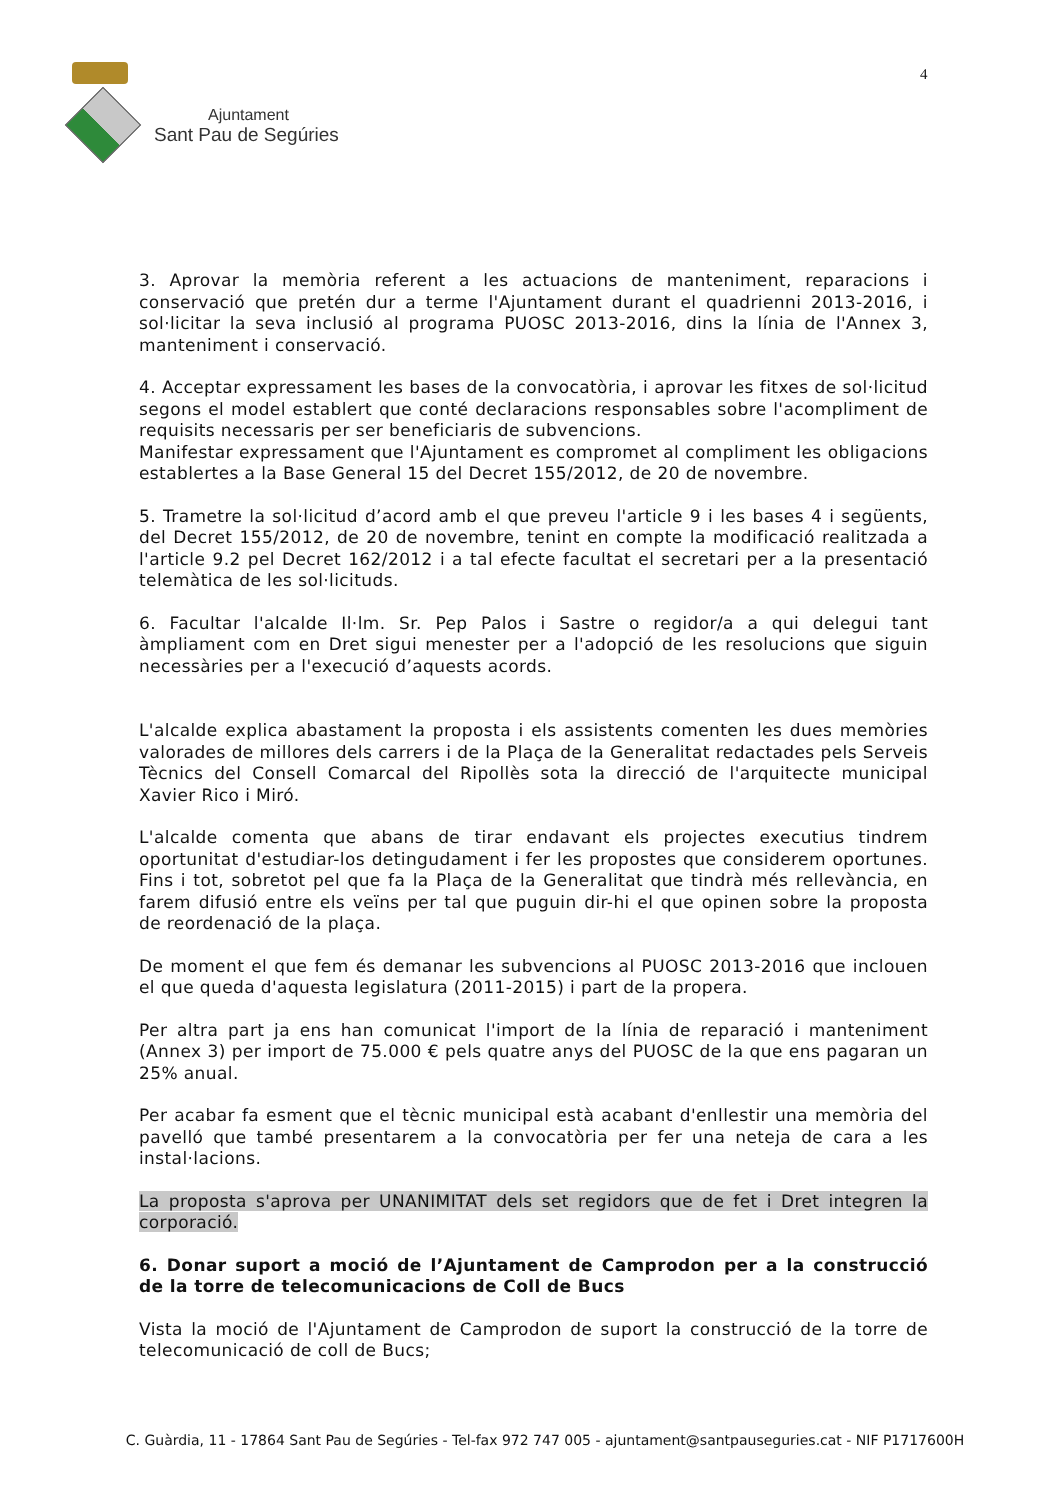Ajuntament
Sant Pau de Segúries
4
3. Aprovar la memòria referent a les actuacions de manteniment, reparacions i conservació que pretén dur a terme l'Ajuntament durant el quadrienni 2013-2016, i sol·licitar la seva inclusió al programa PUOSC 2013-2016, dins la línia de l'Annex 3, manteniment i conservació.
4. Acceptar expressament les bases de la convocatòria, i aprovar les fitxes de sol·licitud segons el model establert que conté declaracions responsables sobre l'acompliment de requisits necessaris per ser beneficiaris de subvencions.
Manifestar expressament que l'Ajuntament es compromet al compliment les obligacions establertes a la Base General 15 del Decret 155/2012, de 20 de novembre.
5. Trametre la sol·licitud d’acord amb el que preveu l'article 9 i les bases 4 i següents, del Decret 155/2012, de 20 de novembre, tenint en compte la modificació realitzada a l'article 9.2 pel Decret 162/2012 i a tal efecte facultat el secretari per a la presentació telemàtica de les sol·licituds.
6. Facultar l'alcalde Il·lm. Sr. Pep Palos i Sastre o regidor/a a qui delegui tant àmpliament com en Dret sigui menester per a l'adopció de les resolucions que siguin necessàries per a l'execució d’aquests acords.
L'alcalde explica abastament la proposta i els assistents comenten les dues memòries valorades de millores dels carrers i de la Plaça de la Generalitat redactades pels Serveis Tècnics del Consell Comarcal del Ripollès sota la direcció de l'arquitecte municipal Xavier Rico i Miró.
L'alcalde comenta que abans de tirar endavant els projectes executius tindrem oportunitat d'estudiar-los detingudament i fer les propostes que considerem oportunes. Fins i tot, sobretot pel que fa la Plaça de la Generalitat que tindrà més rellevància, en farem difusió entre els veïns per tal que puguin dir-hi el que opinen sobre la proposta de reordenació de la plaça.
De moment el que fem és demanar les subvencions al PUOSC 2013-2016 que inclouen el que queda d'aquesta legislatura (2011-2015) i part de la propera.
Per altra part ja ens han comunicat l'import de la línia de reparació i manteniment (Annex 3) per import de 75.000 € pels quatre anys del PUOSC de la que ens pagaran un 25% anual.
Per acabar fa esment que el tècnic municipal està acabant d'enllestir una memòria del pavelló que també presentarem a la convocatòria per fer una neteja de cara a les instal·lacions.
La proposta s'aprova per UNANIMITAT dels set regidors que de fet i Dret integren la corporació.
6. Donar suport a moció de l’Ajuntament de Camprodon per a la construcció de la torre de telecomunicacions de Coll de Bucs
Vista la moció de l'Ajuntament de Camprodon de suport la construcció de la torre de telecomunicació de coll de Bucs;
C. Guàrdia, 11 - 17864 Sant Pau de Segúries - Tel-fax 972 747 005 - ajuntament@santpauseguries.cat - NIF P1717600H